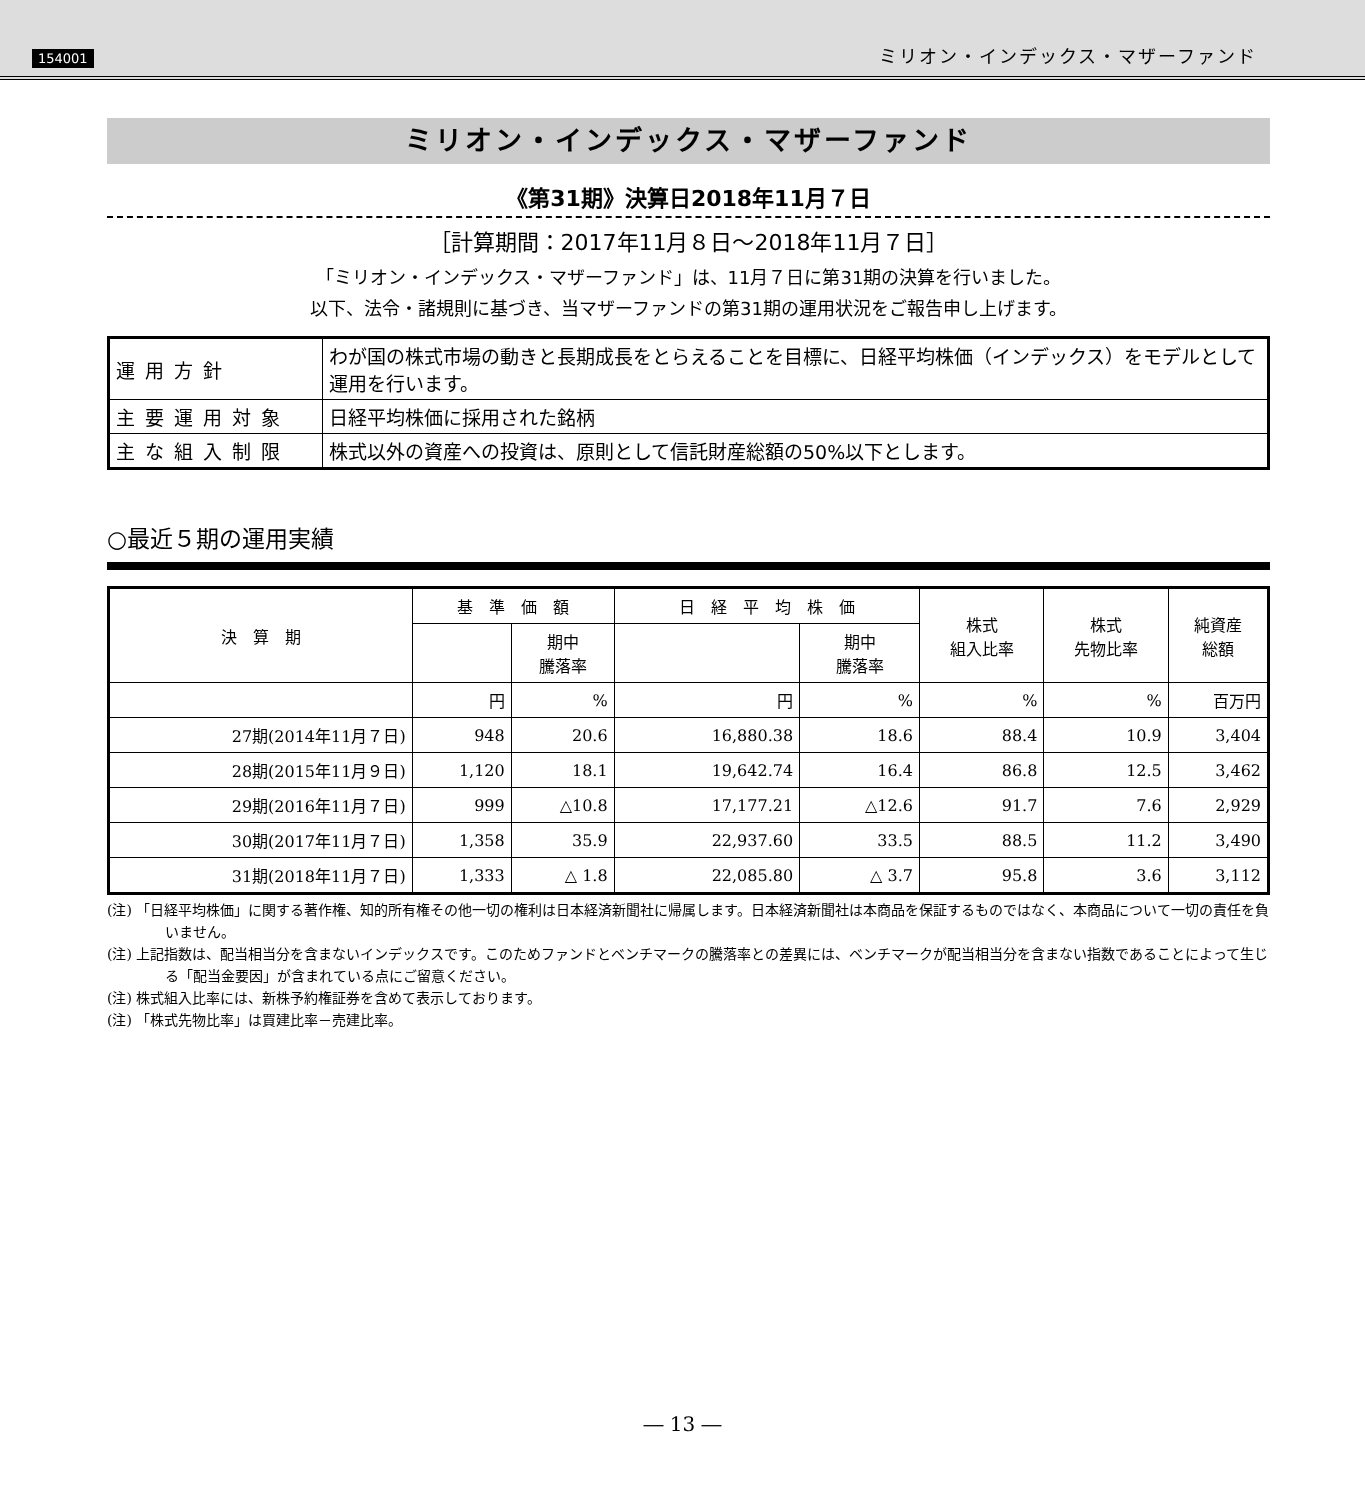154001 ミリオン・インデックス・マザーファンド
ミリオン・インデックス・マザーファンド
《第31期》決算日2018年11月７日
［計算期間：2017年11月８日～2018年11月７日］
「ミリオン・インデックス・マザーファンド」は、11月７日に第31期の決算を行いました。
以下、法令・諸規則に基づき、当マザーファンドの第31期の運用状況をご報告申し上げます。
| 運用方針 | わが国の株式市場の動きと長期成長をとらえることを目標に、日経平均株価（インデックス）をモデルとして運用を行います。 |
| 主要運用対象 | 日経平均株価に採用された銘柄 |
| 主な組入制限 | 株式以外の資産への投資は、原則として信託財産総額の50%以下とします。 |
○最近５期の運用実績
| 決 算 期 | 基 準 価 額 | | 日 経 平 均 株 価 | | 株式 組入比率 | 株式 先物比率 | 純資産 総額 |
| --- | --- | --- | --- | --- | --- | --- | --- |
| | | 期中 騰落率 | | 期中 騰落率 | | | |
| | 円 | % | 円 | % | % | % | 百万円 |
| 27期(2014年11月７日) | 948 | 20.6 | 16,880.38 | 18.6 | 88.4 | 10.9 | 3,404 |
| 28期(2015年11月９日) | 1,120 | 18.1 | 19,642.74 | 16.4 | 86.8 | 12.5 | 3,462 |
| 29期(2016年11月７日) | 999 | △10.8 | 17,177.21 | △12.6 | 91.7 | 7.6 | 2,929 |
| 30期(2017年11月７日) | 1,358 | 35.9 | 22,937.60 | 33.5 | 88.5 | 11.2 | 3,490 |
| 31期(2018年11月７日) | 1,333 | △ 1.8 | 22,085.80 | △ 3.7 | 95.8 | 3.6 | 3,112 |
(注) 「日経平均株価」に関する著作権、知的所有権その他一切の権利は日本経済新聞社に帰属します。日本経済新聞社は本商品を保証するものではなく、本商品について一切の責任を負いません。
(注) 上記指数は、配当相当分を含まないインデックスです。このためファンドとベンチマークの騰落率との差異には、ベンチマークが配当相当分を含まない指数であることによって生じる「配当金要因」が含まれている点にご留意ください。
(注) 株式組入比率には、新株予約権証券を含めて表示しております。
(注) 「株式先物比率」は買建比率－売建比率。
― 13 ―